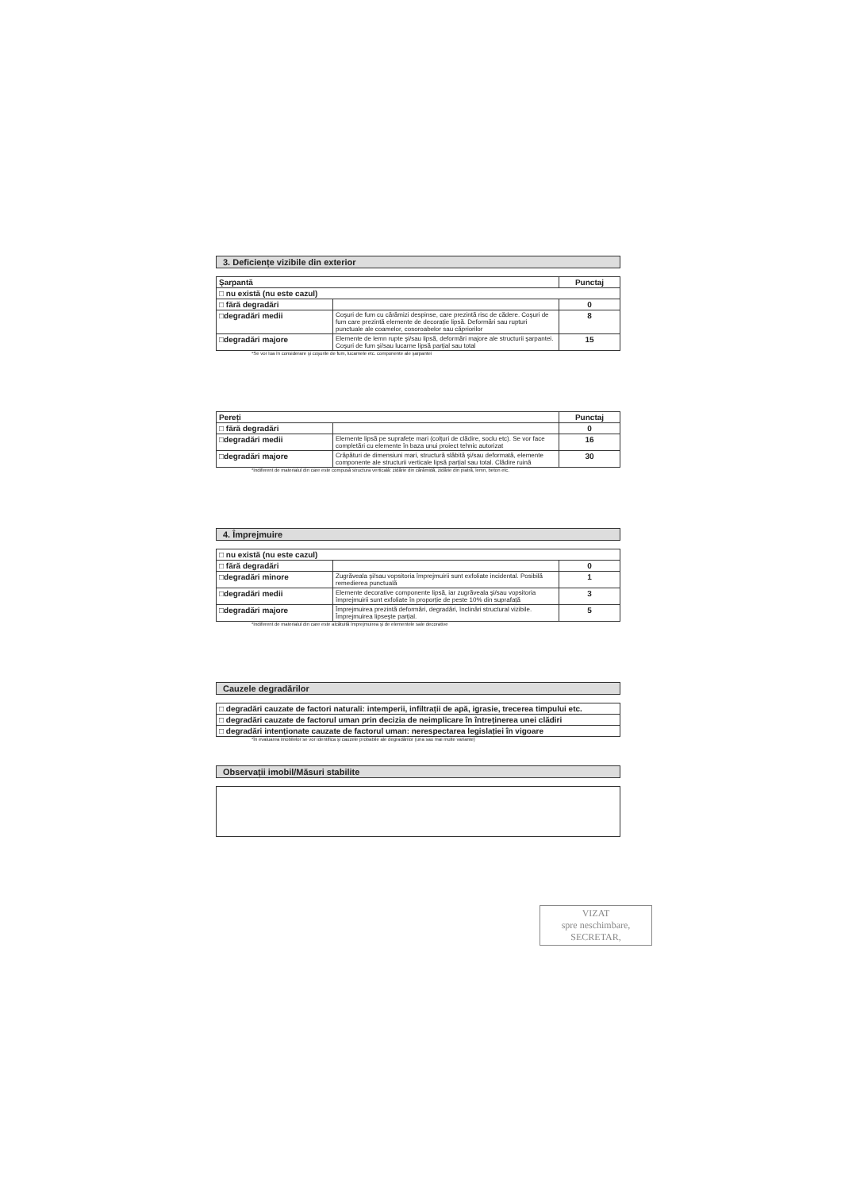3. Deficiențe vizibile din exterior
| Şarpantă | | Punctaj |
| --- | --- | --- |
| □ nu există (nu este cazul) | | |
| □ fără degradări | | 0 |
| □degradări medii | Coşuri de fum cu cărămizi despinse, care prezintă risc de cădere. Coşuri de fum care prezintă elemente de decorație lipsă. Deformări sau rupturi punctuale ale coamelor, cosoroabelor sau căpriorilor | 8 |
| □degradări majore | Elemente de lemn rupte şi/sau lipsă, deformări majore ale structurii şarpantei. Coşuri de fum şi/sau lucarne lipsă parțial sau total | 15 |
*Se vor lua în considerare şi coşurile de fum, lucarnele etc. componente ale şarpantei
| Pereți | | Punctaj |
| --- | --- | --- |
| □ fără degradări | | 0 |
| □degradări medii | Elemente lipsă pe suprafețe mari (colțuri de clădire, soclu etc). Se vor face completări cu elemente în baza unui proiect tehnic autorizat | 16 |
| □degradări majore | Crăpături de dimensiuni mari, structură slăbită şi/sau deformată, elemente componente ale structurii verticale lipsă parțial sau total. Clădire ruină | 30 |
*Indiferent de materialul din care este compusă structura verticală: zidărie din cărămidă, zidărie din piatră, lemn, beton etc.
4. Împrejmuire
| □ nu există (nu este cazul) | | |
| □ fără degradări | | 0 |
| □degradări minore | Zugrăveala şi/sau vopsitoria împrejmuirii sunt exfoliate incidental. Posibilă remedierea punctuală | 1 |
| □degradări medii | Elemente decorative componente lipsă, iar zugrăveala şi/sau vopsitoria împrejmuirii sunt exfoliate în proporție de peste 10% din suprafață | 3 |
| □degradări majore | Împrejmuirea prezintă deformări, degradări, înclinări structural vizibile. Împrejmuirea lipseşte parțial. | 5 |
*Indiferent de materialul din care este alcătuită împrejmuirea şi de elementele sale decorative
Cauzele degradărilor
| □ degradări cauzate de factori naturali: intemperii, infiltrații de apă, igrasie, trecerea timpului etc. |
| □ degradări cauzate de factorul uman prin decizia de neimplicare în întreținerea unei clădiri |
| □ degradări intenționate cauzate de factorul uman: nerespectarea legislației în vigoare |
*În evaluarea imobilelor se vor identifica şi cauzele probabile ale degradărilor (una sau mai multe variante)
Observații imobil/Măsuri stabilite
VIZAT
spre neschimbare,
SECRETAR,